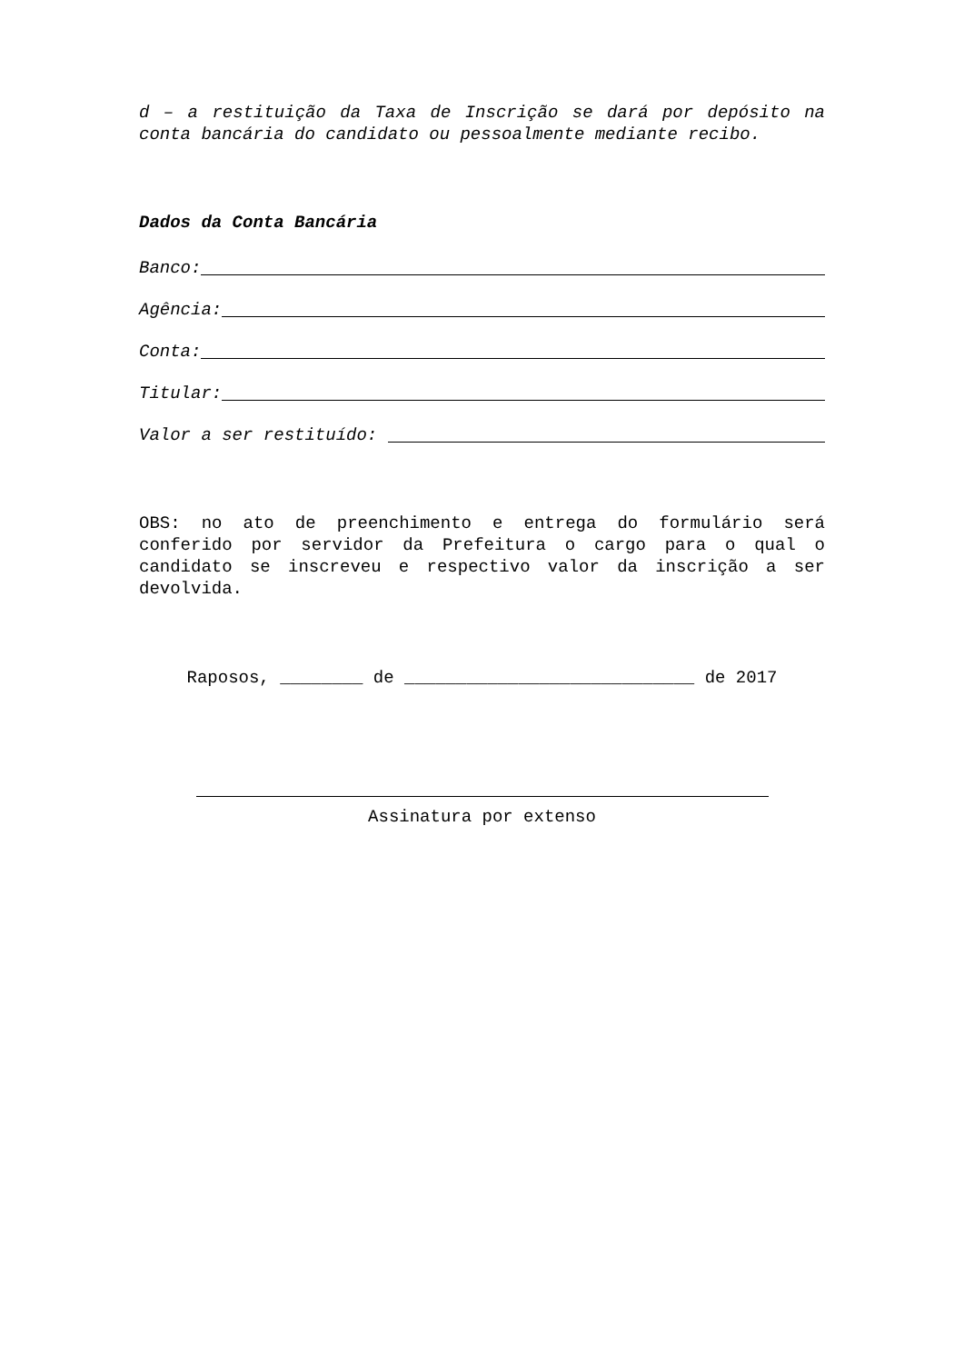d – a restituição da Taxa de Inscrição se dará por depósito na conta bancária do candidato ou pessoalmente mediante recibo.
Dados da Conta Bancária
Banco:
Agência:
Conta:
Titular:
Valor a ser restituído:
OBS: no ato de preenchimento e entrega do formulário será conferido por servidor da Prefeitura o cargo para o qual o candidato se inscreveu e respectivo valor da inscrição a ser devolvida.
Raposos, ________ de ____________________________ de 2017
Assinatura por extenso